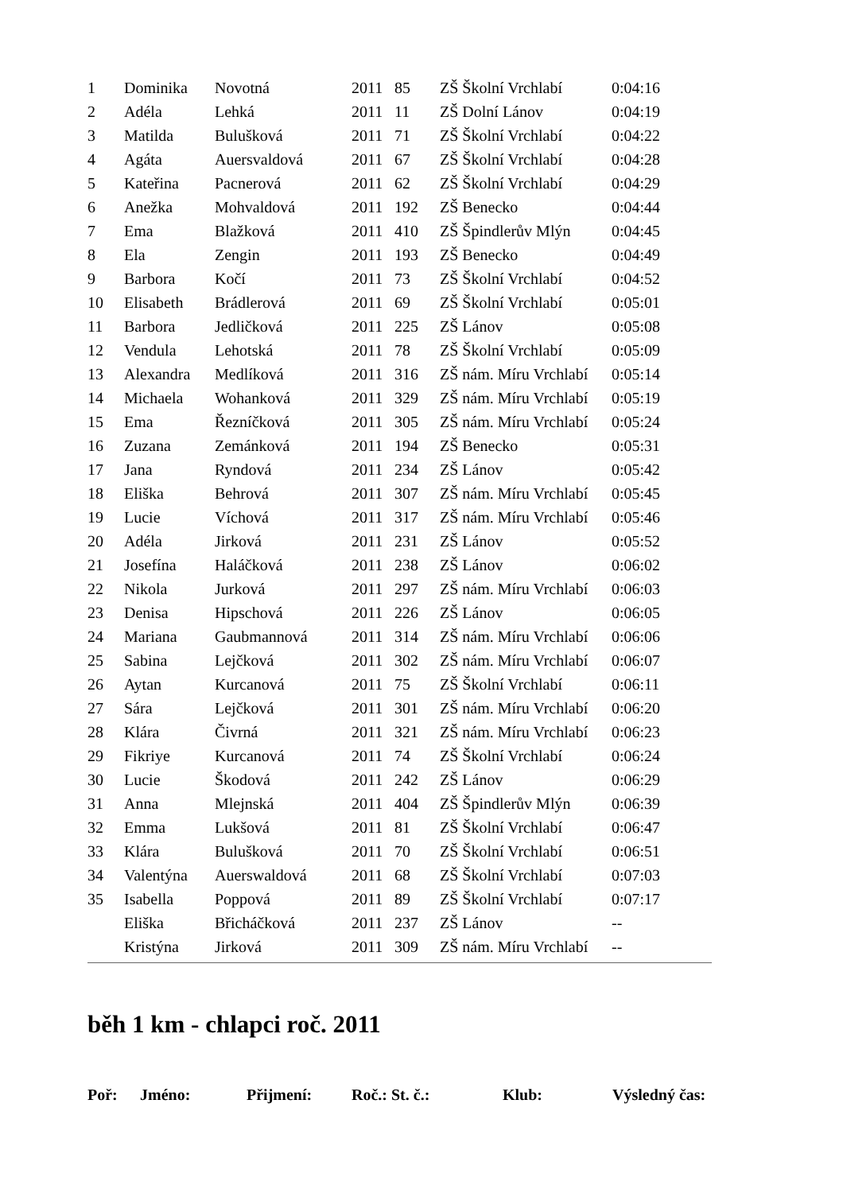| 1 | Dominika | Novotná | 2011 | 85 | ZŠ Školní Vrchlabí | 0:04:16 |
| 2 | Adéla | Lehká | 2011 | 11 | ZŠ Dolní Lánov | 0:04:19 |
| 3 | Matilda | Bulušková | 2011 | 71 | ZŠ Školní Vrchlabí | 0:04:22 |
| 4 | Agáta | Auersvaldová | 2011 | 67 | ZŠ Školní Vrchlabí | 0:04:28 |
| 5 | Kateřina | Pacnerová | 2011 | 62 | ZŠ Školní Vrchlabí | 0:04:29 |
| 6 | Anežka | Mohvaldová | 2011 | 192 | ZŠ Benecko | 0:04:44 |
| 7 | Ema | Blažková | 2011 | 410 | ZŠ Špindlerův Mlýn | 0:04:45 |
| 8 | Ela | Zengin | 2011 | 193 | ZŠ Benecko | 0:04:49 |
| 9 | Barbora | Kočí | 2011 | 73 | ZŠ Školní Vrchlabí | 0:04:52 |
| 10 | Elisabeth | Brádlerová | 2011 | 69 | ZŠ Školní Vrchlabí | 0:05:01 |
| 11 | Barbora | Jedličková | 2011 | 225 | ZŠ Lánov | 0:05:08 |
| 12 | Vendula | Lehotská | 2011 | 78 | ZŠ Školní Vrchlabí | 0:05:09 |
| 13 | Alexandra | Medlíková | 2011 | 316 | ZŠ nám. Míru Vrchlabí | 0:05:14 |
| 14 | Michaela | Wohanková | 2011 | 329 | ZŠ nám. Míru Vrchlabí | 0:05:19 |
| 15 | Ema | Řezníčková | 2011 | 305 | ZŠ nám. Míru Vrchlabí | 0:05:24 |
| 16 | Zuzana | Zemánková | 2011 | 194 | ZŠ Benecko | 0:05:31 |
| 17 | Jana | Ryndová | 2011 | 234 | ZŠ Lánov | 0:05:42 |
| 18 | Eliška | Behrová | 2011 | 307 | ZŠ nám. Míru Vrchlabí | 0:05:45 |
| 19 | Lucie | Víchová | 2011 | 317 | ZŠ nám. Míru Vrchlabí | 0:05:46 |
| 20 | Adéla | Jirková | 2011 | 231 | ZŠ Lánov | 0:05:52 |
| 21 | Josefína | Haláčková | 2011 | 238 | ZŠ Lánov | 0:06:02 |
| 22 | Nikola | Jurková | 2011 | 297 | ZŠ nám. Míru Vrchlabí | 0:06:03 |
| 23 | Denisa | Hipschová | 2011 | 226 | ZŠ Lánov | 0:06:05 |
| 24 | Mariana | Gaubmannová | 2011 | 314 | ZŠ nám. Míru Vrchlabí | 0:06:06 |
| 25 | Sabina | Lejčková | 2011 | 302 | ZŠ nám. Míru Vrchlabí | 0:06:07 |
| 26 | Aytan | Kurcanová | 2011 | 75 | ZŠ Školní Vrchlabí | 0:06:11 |
| 27 | Sára | Lejčková | 2011 | 301 | ZŠ nám. Míru Vrchlabí | 0:06:20 |
| 28 | Klára | Čivrná | 2011 | 321 | ZŠ nám. Míru Vrchlabí | 0:06:23 |
| 29 | Fikriye | Kurcanová | 2011 | 74 | ZŠ Školní Vrchlabí | 0:06:24 |
| 30 | Lucie | Škodová | 2011 | 242 | ZŠ Lánov | 0:06:29 |
| 31 | Anna | Mlejnská | 2011 | 404 | ZŠ Špindlerův Mlýn | 0:06:39 |
| 32 | Emma | Lukšová | 2011 | 81 | ZŠ Školní Vrchlabí | 0:06:47 |
| 33 | Klára | Bulušková | 2011 | 70 | ZŠ Školní Vrchlabí | 0:06:51 |
| 34 | Valentýna | Auerswaldová | 2011 | 68 | ZŠ Školní Vrchlabí | 0:07:03 |
| 35 | Isabella | Poppová | 2011 | 89 | ZŠ Školní Vrchlabí | 0:07:17 |
| | Eliška | Břicháčková | 2011 | 237 | ZŠ Lánov | -- |
| | Kristýna | Jirková | 2011 | 309 | ZŠ nám. Míru Vrchlabí | -- |
běh 1 km - chlapci roč. 2011
| Poř: | Jméno: | Přijmení: | Roč.: St. č.: | Klub: | Výsledný čas: |
| --- | --- | --- | --- | --- | --- |